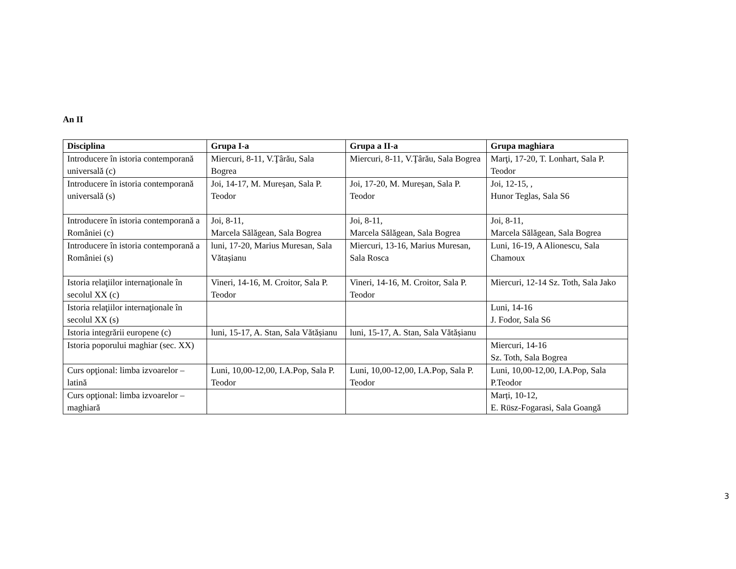An II
| Disciplina | Grupa I-a | Grupa a II-a | Grupa maghiara |
| --- | --- | --- | --- |
| Introducere în istoria contemporană universală (c) | Miercuri, 8-11, V.Ţârău, Sala Bogrea | Miercuri, 8-11, V.Ţârău, Sala Bogrea | Marţi, 17-20, T. Lonhart, Sala P. Teodor |
| Introducere în istoria contemporană universală (s) | Joi, 14-17, M. Mureșan, Sala P. Teodor | Joi, 17-20, M. Mureșan, Sala P. Teodor | Joi, 12-15, , Hunor Teglas, Sala S6 |
| Introducere în istoria contemporană a României (c) | Joi, 8-11, Marcela Sălăgean, Sala Bogrea | Joi, 8-11, Marcela Sălăgean, Sala Bogrea | Joi, 8-11, Marcela Sălăgean, Sala Bogrea |
| Introducere în istoria contemporană a României (s) | luni, 17-20, Marius Muresan, Sala Vătașianu | Miercuri, 13-16, Marius Muresan, Sala Rosca | Luni, 16-19, A Alionescu, Sala Chamoux |
| Istoria relaţiilor internaţionale în secolul XX (c) | Vineri, 14-16, M. Croitor, Sala P. Teodor | Vineri, 14-16, M. Croitor, Sala P. Teodor | Miercuri, 12-14 Sz. Toth, Sala Jako |
| Istoria relaţiilor internaţionale în secolul XX (s) | | | Luni, 14-16 J. Fodor, Sala S6 |
| Istoria integrării europene (c) | luni, 15-17, A. Stan, Sala Vătășianu | luni, 15-17, A. Stan, Sala Vătășianu | |
| Istoria poporului maghiar (sec. XX) | | | Miercuri, 14-16 Sz. Toth, Sala Bogrea |
| Curs opţional: limba izvoarelor – latină | Luni, 10,00-12,00, I.A.Pop, Sala P. Teodor | Luni, 10,00-12,00, I.A.Pop, Sala P. Teodor | Luni, 10,00-12,00, I.A.Pop, Sala P.Teodor |
| Curs opţional: limba izvoarelor – maghiară | | | Marți, 10-12, E. Rüsz-Fogarasi, Sala Goangă |
3